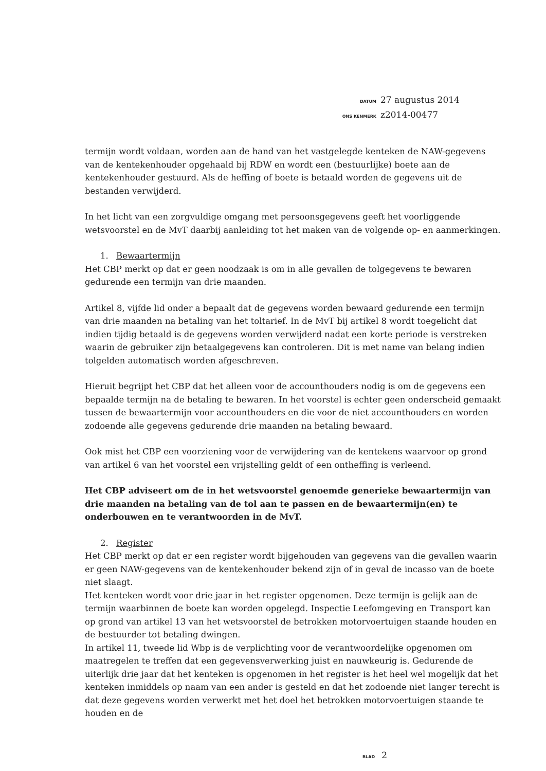DATUM 27 augustus 2014
ONS KENMERK z2014-00477
termijn wordt voldaan, worden aan de hand van het vastgelegde kenteken de NAW-gegevens van de kentekenhouder opgehaald bij RDW en wordt een (bestuurlijke) boete aan de kentekenhouder gestuurd. Als de heffing of boete is betaald worden de gegevens uit de bestanden verwijderd.
In het licht van een zorgvuldige omgang met persoonsgegevens geeft het voorliggende wetsvoorstel en de MvT daarbij aanleiding tot het maken van de volgende op- en aanmerkingen.
1. Bewaartermijn
Het CBP merkt op dat er geen noodzaak is om in alle gevallen de tolgegevens te bewaren gedurende een termijn van drie maanden.
Artikel 8, vijfde lid onder a bepaalt dat de gegevens worden bewaard gedurende een termijn van drie maanden na betaling van het toltarief. In de MvT bij artikel 8 wordt toegelicht dat indien tijdig betaald is de gegevens worden verwijderd nadat een korte periode is verstreken waarin de gebruiker zijn betaalgegevens kan controleren. Dit is met name van belang indien tolgelden automatisch worden afgeschreven.
Hieruit begrijpt het CBP dat het alleen voor de accounthouders nodig is om de gegevens een bepaalde termijn na de betaling te bewaren. In het voorstel is echter geen onderscheid gemaakt tussen de bewaartermijn voor accounthouders en die voor de niet accounthouders en worden zodoende alle gegevens gedurende drie maanden na betaling bewaard.
Ook mist het CBP een voorziening voor de verwijdering van de kentekens waarvoor op grond van artikel 6 van het voorstel een vrijstelling geldt of een ontheffing is verleend.
Het CBP adviseert om de in het wetsvoorstel genoemde generieke bewaartermijn van drie maanden na betaling van de tol aan te passen en de bewaartermijn(en) te onderbouwen en te verantwoorden in de MvT.
2. Register
Het CBP merkt op dat er een register wordt bijgehouden van gegevens van die gevallen waarin er geen NAW-gegevens van de kentekenhouder bekend zijn of in geval de incasso van de boete niet slaagt.
Het kenteken wordt voor drie jaar in het register opgenomen. Deze termijn is gelijk aan de termijn waarbinnen de boete kan worden opgelegd. Inspectie Leefomgeving en Transport kan op grond van artikel 13 van het wetsvoorstel de betrokken motorvoertuigen staande houden en de bestuurder tot betaling dwingen.
In artikel 11, tweede lid Wbp is de verplichting voor de verantwoordelijke opgenomen om maatregelen te treffen dat een gegevensverwerking juist en nauwkeurig is. Gedurende de uiterlijk drie jaar dat het kenteken is opgenomen in het register is het heel wel mogelijk dat het kenteken inmiddels op naam van een ander is gesteld en dat het zodoende niet langer terecht is dat deze gegevens worden verwerkt met het doel het betrokken motorvoertuigen staande te houden en de
BLAD 2